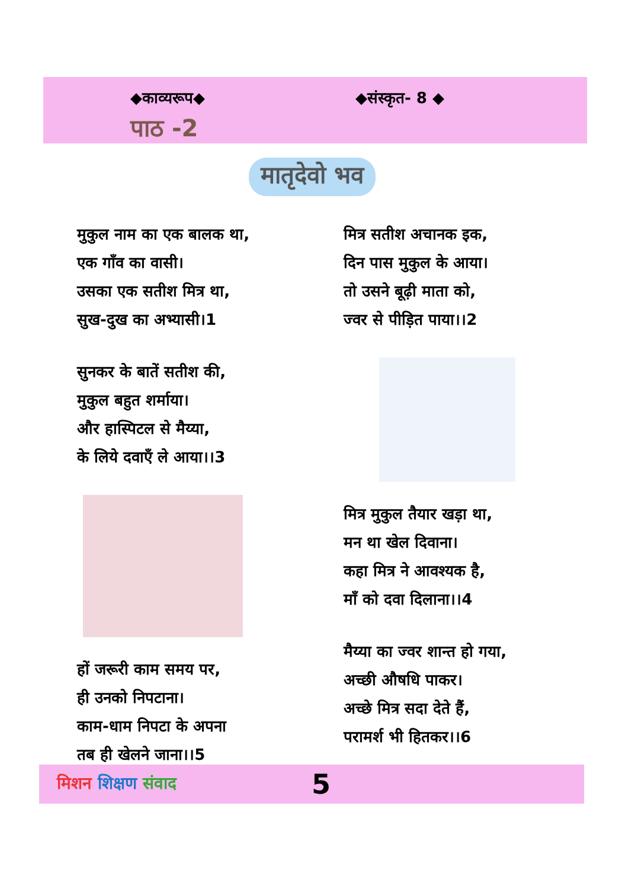◆काव्यरूप◆ ◆संस्कृत- 8 ◆
पाठ -2
मातृदेवो भव
मुकुल नाम का एक बालक था,
एक गाँव का वासी।
उसका एक सतीश मित्र था,
सुख-दुख का अभ्यासी।1
सुनकर के बातें सतीश की,
मुकुल बहुत शर्माया।
और हास्पिटल से मैय्या,
के लिये दवाएँ ले आया।।3
हों जरूरी काम समय पर,
ही उनको निपटाना।
काम-धाम निपटा के अपना
तब ही खेलने जाना।।5
मित्र सतीश अचानक इक,
दिन पास मुकुल के आया।
तो उसने बूढ़ी माता को,
ज्वर से पीड़ित पाया।।2
मित्र मुकुल तैयार खड़ा था,
मन था खेल दिवाना।
कहा मित्र ने आवश्यक है,
माँ को दवा दिलाना।।4
मैय्या का ज्वर शान्त हो गया,
अच्छी औषधि पाकर।
अच्छे मित्र सदा देते हैं,
परामर्श भी हितकर।।6
मिशन शिक्षण संवाद
5